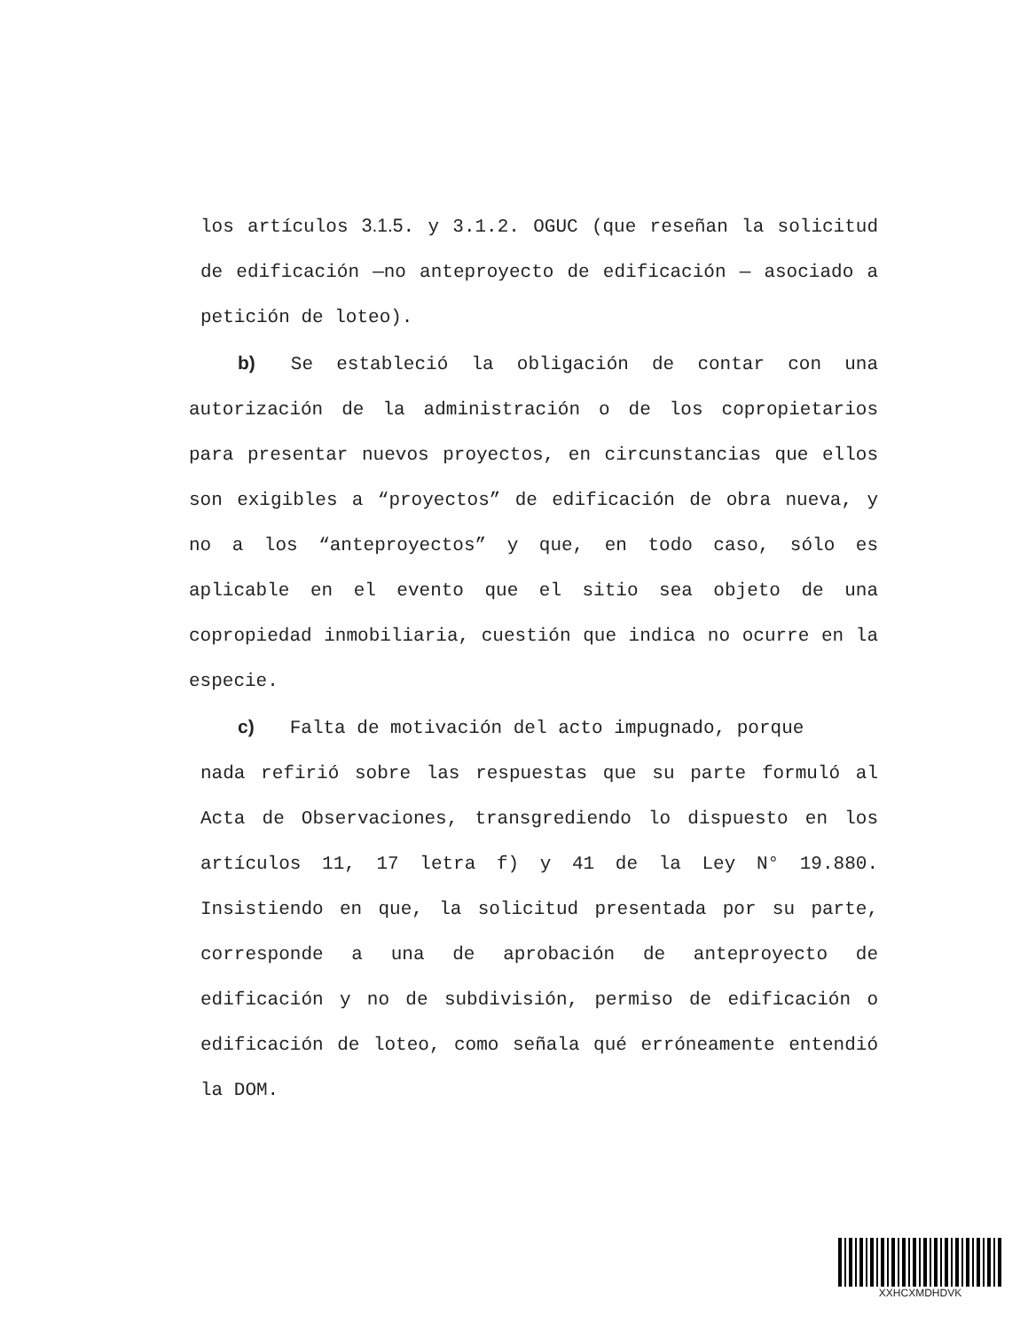los artículos 3.1.5. y 3.1.2. OGUC (que reseñan la solicitud de edificación —no anteproyecto de edificación — asociado a petición de loteo).
b) Se estableció la obligación de contar con una autorización de la administración o de los copropietarios para presentar nuevos proyectos, en circunstancias que ellos son exigibles a “proyectos” de edificación de obra nueva, y no a los “anteproyectos” y que, en todo caso, sólo es aplicable en el evento que el sitio sea objeto de una copropiedad inmobiliaria, cuestión que indica no ocurre en la especie.
c) Falta de motivación del acto impugnado, porque
nada refirió sobre las respuestas que su parte formuló al Acta de Observaciones, transgrediendo lo dispuesto en los artículos 11, 17 letra f) y 41 de la Ley N° 19.880. Insistiendo en que, la solicitud presentada por su parte, corresponde a una de aprobación de anteproyecto de edificación y no de subdivisión, permiso de edificación o edificación de loteo, como señala qué erróneamente entendió la DOM.
XXHCXMDHDVK